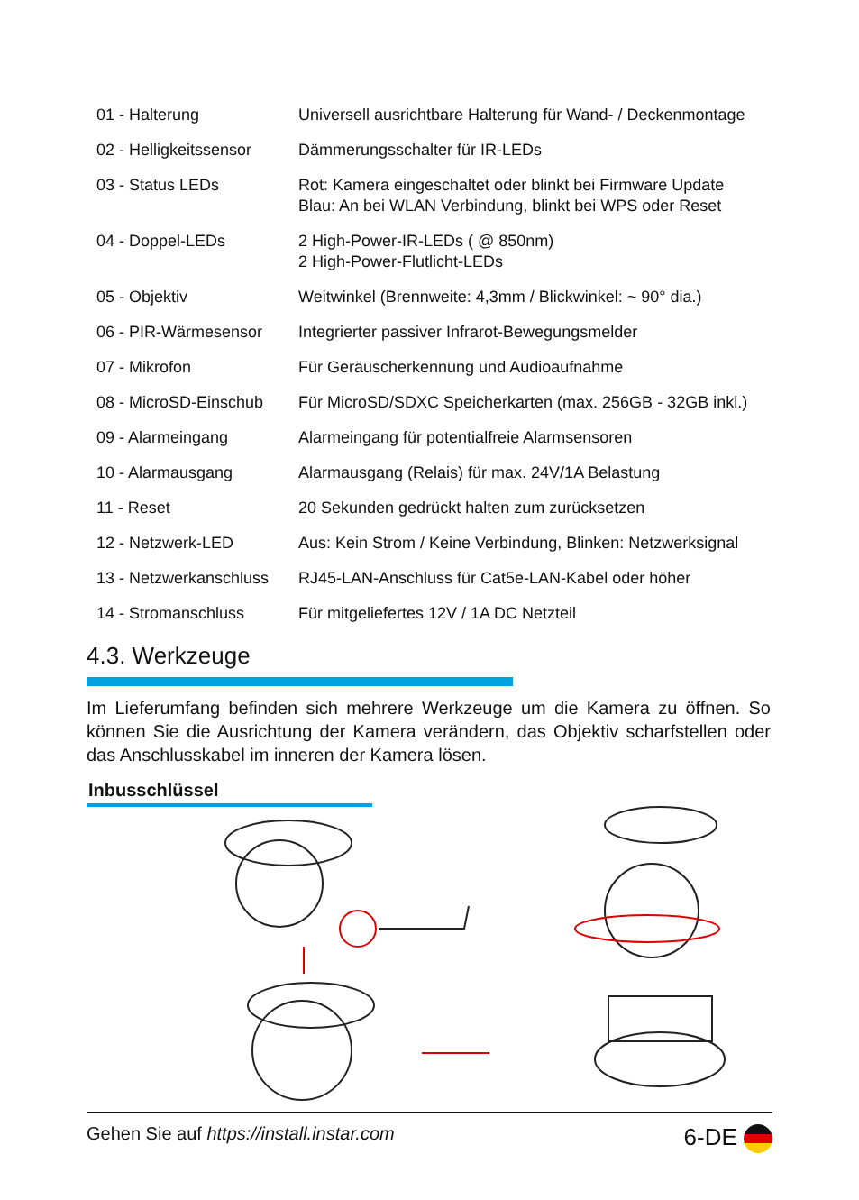| 01 - Halterung | Universell ausrichtbare Halterung für Wand- / Deckenmontage |
| 02 - Helligkeitssensor | Dämmerungsschalter für IR-LEDs |
| 03 - Status LEDs | Rot: Kamera eingeschaltet oder blinkt bei Firmware Update Blau: An bei WLAN Verbindung, blinkt bei WPS oder Reset |
| 04 - Doppel-LEDs | 2 High-Power-IR-LEDs ( @ 850nm) 2 High-Power-Flutlicht-LEDs |
| 05 - Objektiv | Weitwinkel (Brennweite: 4,3mm / Blickwinkel: ~ 90° dia.) |
| 06 - PIR-Wärmesensor | Integrierter passiver Infrarot-Bewegungsmelder |
| 07 - Mikrofon | Für Geräuscherkennung und Audioaufnahme |
| 08 - MicroSD-Einschub | Für MicroSD/SDXC Speicherkarten (max. 256GB - 32GB inkl.) |
| 09 - Alarmeingang | Alarmeingang für potentialfreie Alarmsensoren |
| 10 - Alarmausgang | Alarmausgang (Relais) für max. 24V/1A Belastung |
| 11 - Reset | 20 Sekunden gedrückt halten zum zurücksetzen |
| 12 - Netzwerk-LED | Aus: Kein Strom / Keine Verbindung, Blinken: Netzwerksignal |
| 13 - Netzwerkanschluss | RJ45-LAN-Anschluss für Cat5e-LAN-Kabel oder höher |
| 14 - Stromanschluss | Für mitgeliefertes 12V / 1A DC Netzteil |
4.3. Werkzeuge
Im Lieferumfang befinden sich mehrere Werkzeuge um die Kamera zu öffnen. So können Sie die Ausrichtung der Kamera verändern, das Objektiv scharfstellen oder das Anschlusskabel im inneren der Kamera lösen.
Inbusschlüssel
Gehen Sie auf https://install.instar.com 6-DE